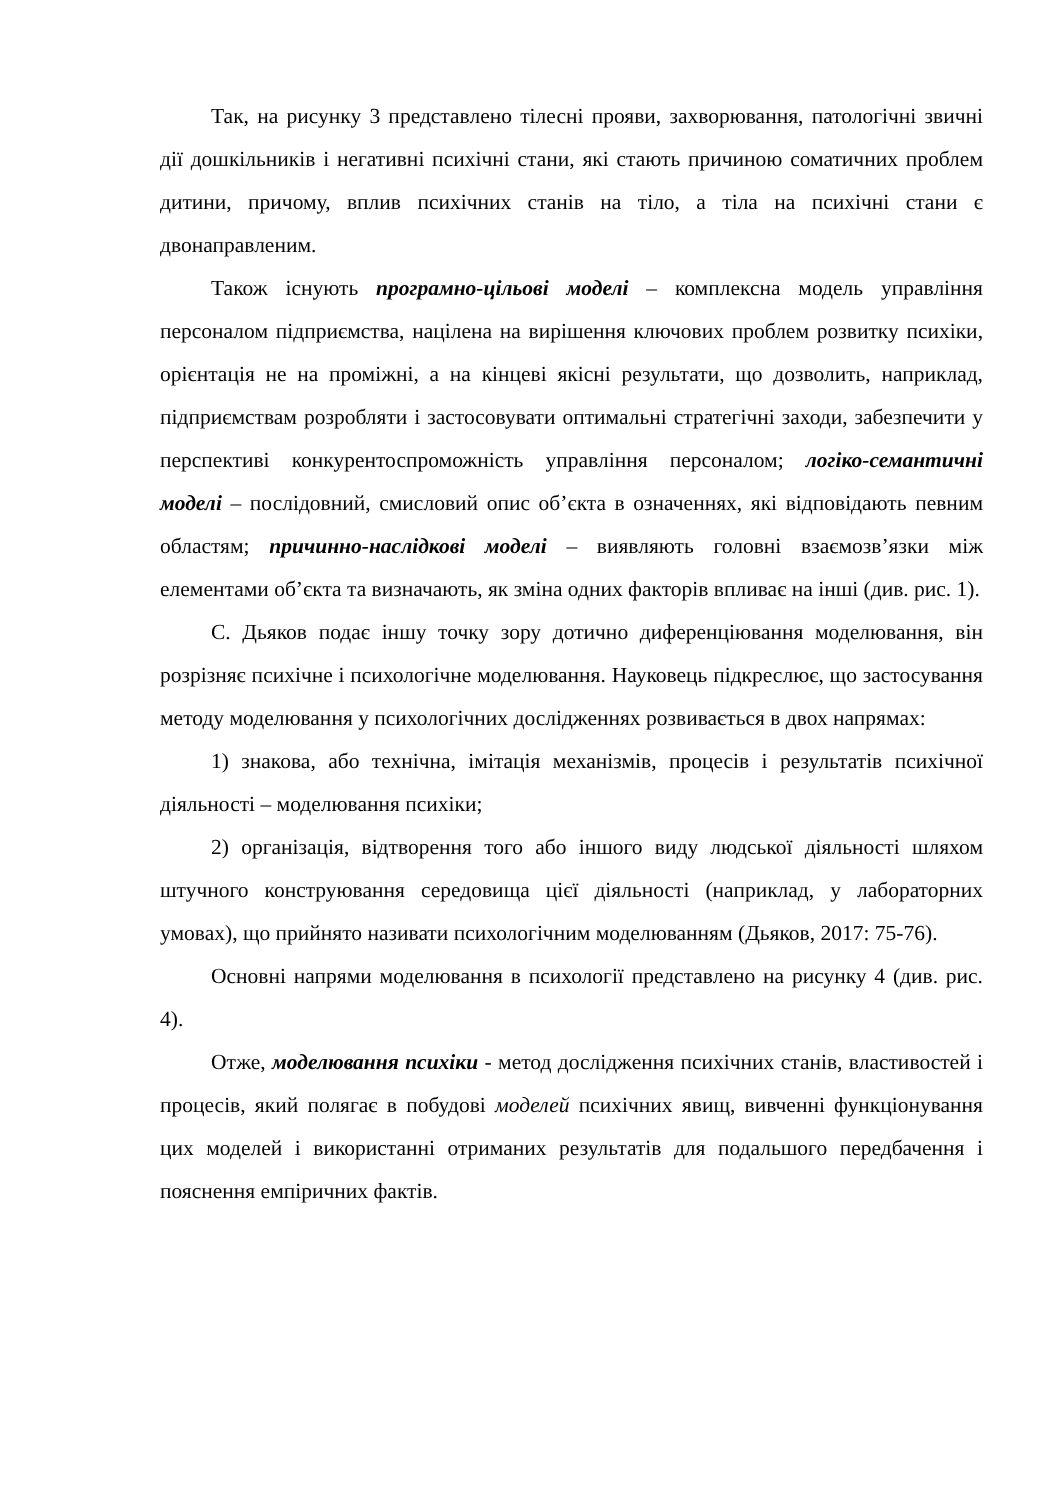Так, на рисунку 3 представлено тілесні прояви, захворювання, патологічні звичні дії дошкільників і негативні психічні стани, які стають причиною соматичних проблем дитини, причому, вплив психічних станів на тіло, а тіла на психічні стани є двонаправленим.
Також існують програмно-цільові моделі – комплексна модель управління персоналом підприємства, націлена на вирішення ключових проблем розвитку психіки, орієнтація не на проміжні, а на кінцеві якісні результати, що дозволить, наприклад, підприємствам розробляти і застосовувати оптимальні стратегічні заходи, забезпечити у перспективі конкурентоспроможність управління персоналом; логіко-семантичні моделі – послідовний, смисловий опис об’єкта в означеннях, які відповідають певним областям; причинно-наслідкові моделі – виявляють головні взаємозв’язки між елементами об’єкта та визначають, як зміна одних факторів впливає на інші (див. рис. 1).
С. Дьяков подає іншу точку зору дотично диференціювання моделювання, він розрізняє психічне і психологічне моделювання. Науковець підкреслює, що застосування методу моделювання у психологічних дослідженнях розвивається в двох напрямах:
1) знакова, або технічна, імітація механізмів, процесів і результатів психічної діяльності – моделювання психіки;
2) організація, відтворення того або іншого виду людської діяльності шляхом штучного конструювання середовища цієї діяльності (наприклад, у лабораторних умовах), що прийнято називати психологічним моделюванням (Дьяков, 2017: 75-76).
Основні напрями моделювання в психології представлено на рисунку 4 (див. рис. 4).
Отже, моделювання психіки - метод дослідження психічних станів, властивостей і процесів, який полягає в побудові моделей психічних явищ, вивченні функціонування цих моделей і використанні отриманих результатів для подальшого передбачення і пояснення емпіричних фактів.